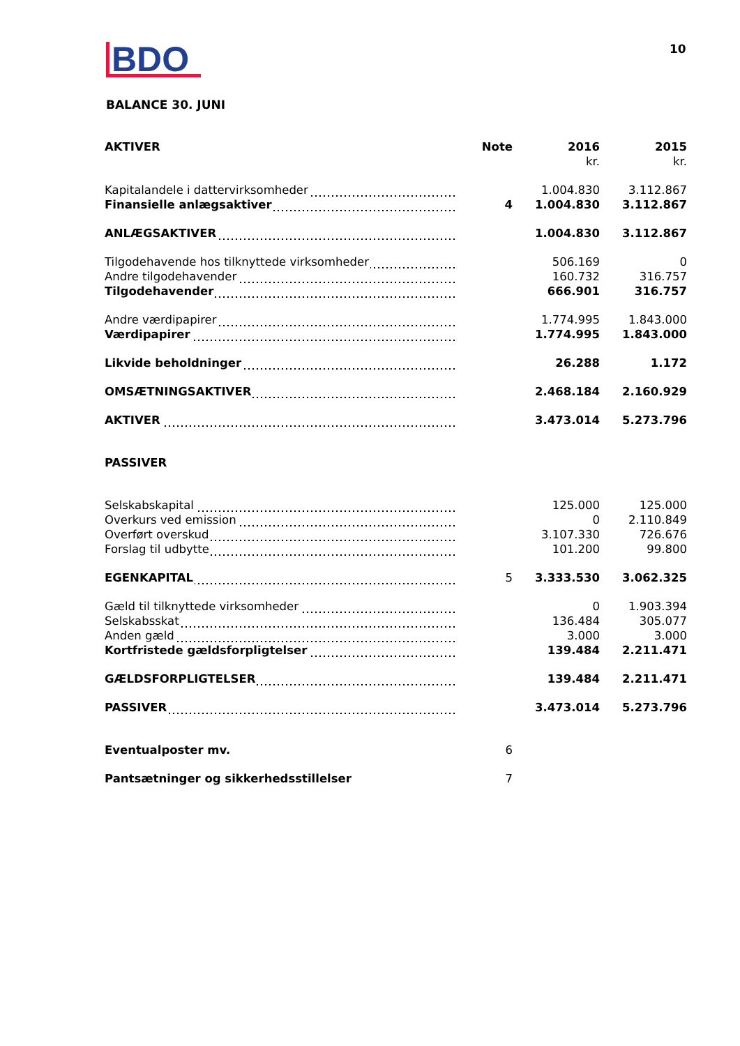BDO
10
BALANCE 30. JUNI
| AKTIVER | Note | 2016 | 2015 |
| --- | --- | --- | --- |
| | | kr. | kr. |
| Kapitalandele i dattervirksomheder | | 1.004.830 | 3.112.867 |
| Finansielle anlægsaktiver | 4 | 1.004.830 | 3.112.867 |
| ANLÆGSAKTIVER | | 1.004.830 | 3.112.867 |
| Tilgodehavende hos tilknyttede virksomheder | | 506.169 | 0 |
| Andre tilgodehavender | | 160.732 | 316.757 |
| Tilgodehavender | | 666.901 | 316.757 |
| Andre værdipapirer | | 1.774.995 | 1.843.000 |
| Værdipapirer | | 1.774.995 | 1.843.000 |
| Likvide beholdninger | | 26.288 | 1.172 |
| OMSÆTNINGSAKTIVER | | 2.468.184 | 2.160.929 |
| AKTIVER | | 3.473.014 | 5.273.796 |
| PASSIVER | | | |
| Selskabskapital | | 125.000 | 125.000 |
| Overkurs ved emission | | 0 | 2.110.849 |
| Overført overskud | | 3.107.330 | 726.676 |
| Forslag til udbytte | | 101.200 | 99.800 |
| EGENKAPITAL | 5 | 3.333.530 | 3.062.325 |
| Gæld til tilknyttede virksomheder | | 0 | 1.903.394 |
| Selskabsskat | | 136.484 | 305.077 |
| Anden gæld | | 3.000 | 3.000 |
| Kortfristede gældsforpligtelser | | 139.484 | 2.211.471 |
| GÆLDSFORPLIGTELSER | | 139.484 | 2.211.471 |
| PASSIVER | | 3.473.014 | 5.273.796 |
| Eventualposter mv. | 6 | | |
| Pantsætninger og sikkerhedsstillelser | 7 | | |